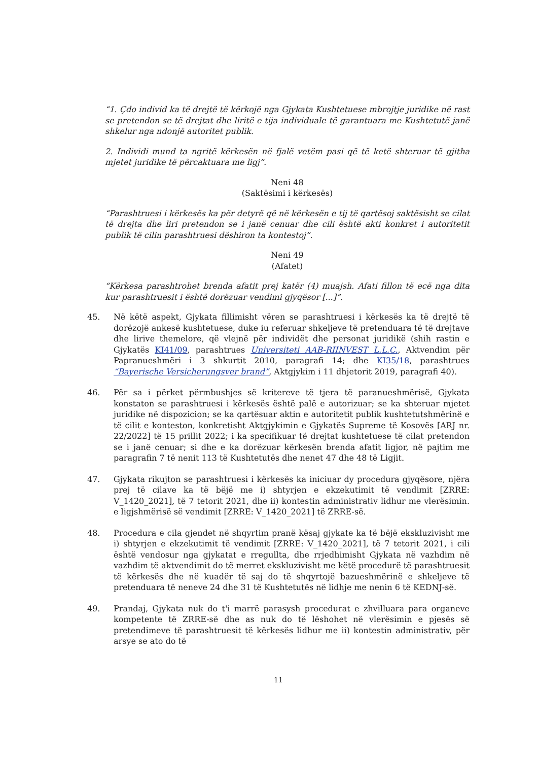“1. Çdo individ ka të drejtë të kërkojë nga Gjykata Kushtetuese mbrojtje juridike në rast se pretendon se të drejtat dhe liritë e tija individuale të garantuara me Kushtetutë janë shkelur nga ndonjë autoritet publik.
2. Individi mund ta ngritë kërkesën në fjalë vetëm pasi që të ketë shteruar të gjitha mjetet juridike të përcaktuara me ligj”.
Neni 48
(Saktësimi i kërkesës)
“Parashtruesi i kërkesës ka për detyrë që në kërkesën e tij të qartësoj saktësisht se cilat të drejta dhe liri pretendon se i janë cenuar dhe cili është akti konkret i autoritetit publik të cilin parashtruesi dëshiron ta kontestoj”.
Neni 49
(Afatet)
“Kërkesa parashtrohet brenda afatit prej katër (4) muajsh. Afati fillon të ecë nga dita kur parashtruesit i është dorëzuar vendimi gjyqësor [...]”.
45. Në këtë aspekt, Gjykata fillimisht vëren se parashtruesi i kërkesës ka të drejtë të dorëzojë ankesë kushtetuese, duke iu referuar shkeljeve të pretenduara të të drejtave dhe lirive themelore, që vlejnë për individët dhe personat juridikë (shih rastin e Gjykatës KI41/09, parashtrues Universiteti AAB-RIINVEST L.L.C., Aktvendim për Papranueshmëri i 3 shkurtit 2010, paragrafi 14; dhe KI35/18, parashtrues “Bayerische Versicherungsver brand”, Aktgjykim i 11 dhjetorit 2019, paragrafi 40).
46. Për sa i përket përmbushjes së kritereve të tjera të paranueshmërisë, Gjykata konstaton se parashtruesi i kërkesës është palë e autorizuar; se ka shteruar mjetet juridike në dispozicion; se ka qartësuar aktin e autoritetit publik kushtetutshmërinë e të cilit e konteston, konkretisht Aktgjykimin e Gjykatës Supreme të Kosovës [ARJ nr. 22/2022] të 15 prillit 2022; i ka specifikuar të drejtat kushtetuese të cilat pretendon se i janë cenuar; si dhe e ka dorëzuar kërkesën brenda afatit ligjor, në pajtim me paragrafin 7 të nenit 113 të Kushtetutës dhe nenet 47 dhe 48 të Ligjit.
47. Gjykata rikujton se parashtruesi i kërkesës ka iniciuar dy procedura gjyqësore, njëra prej të cilave ka të bëjë me i) shtyrjen e ekzekutimit të vendimit [ZRRE: V_1420_2021], të 7 tetorit 2021, dhe ii) kontestin administrativ lidhur me vlerësimin. e ligjshmërisë së vendimit [ZRRE: V_1420_2021] të ZRRE-së.
48. Procedura e cila gjendet në shqyrtim pranë kësaj gjykate ka të bëjë ekskluzivisht me i) shtyrjen e ekzekutimit të vendimit [ZRRE: V_1420_2021], të 7 tetorit 2021, i cili është vendosur nga gjykatat e rregullta, dhe rrjedhimisht Gjykata në vazhdim në vazhdim të aktvendimit do të merret ekskluzivisht me këtë procedurë të parashtruesit të kërkesës dhe në kuadër të saj do të shqyrtojë bazueshmërinë e shkeljeve të pretenduara të neneve 24 dhe 31 të Kushtetutës në lidhje me nenin 6 të KEDNJ-së.
49. Prandaj, Gjykata nuk do t'i marrë parasysh procedurat e zhvilluara para organeve kompetente të ZRRE-së dhe as nuk do të lëshohet në vlerësimin e pjesës së pretendimeve të parashtruesit të kërkesës lidhur me ii) kontestin administrativ, për arsye se ato do të
11